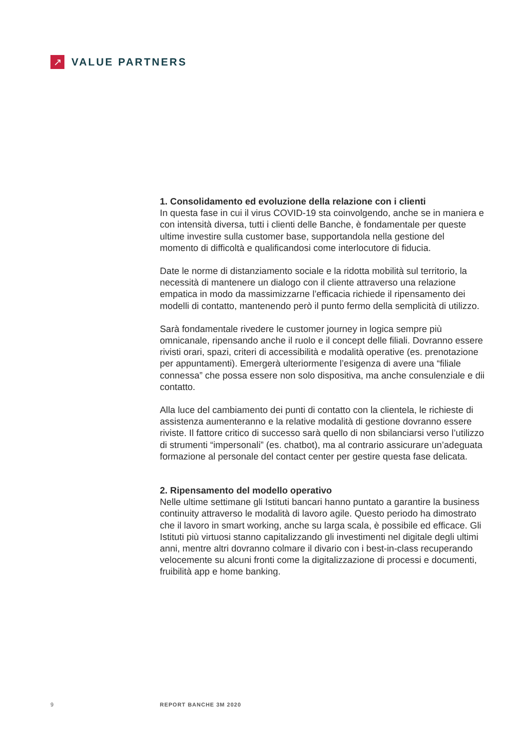↗
VALUE PARTNERS
1. Consolidamento ed evoluzione della relazione con i clienti
In questa fase in cui il virus COVID-19 sta coinvolgendo, anche se in maniera e con intensità diversa, tutti i clienti delle Banche, è fondamentale per queste ultime investire sulla customer base, supportandola nella gestione del momento di difficoltà e qualificandosi come interlocutore di fiducia.
Date le norme di distanziamento sociale e la ridotta mobilità sul territorio, la necessità di mantenere un dialogo con il cliente attraverso una relazione empatica in modo da massimizzarne l’efficacia richiede il ripensamento dei modelli di contatto, mantenendo però il punto fermo della semplicità di utilizzo.
Sarà fondamentale rivedere le customer journey in logica sempre più omnicanale, ripensando anche il ruolo e il concept delle filiali. Dovranno essere rivisti orari, spazi, criteri di accessibilità e modalità operative (es. prenotazione per appuntamenti). Emergerà ulteriormente l’esigenza di avere una “filiale connessa” che possa essere non solo dispositiva, ma anche consulenziale e dii contatto.
Alla luce del cambiamento dei punti di contatto con la clientela, le richieste di assistenza aumenteranno e la relative modalità di gestione dovranno essere riviste. Il fattore critico di successo sarà quello di non sbilanciarsi verso l’utilizzo di strumenti “impersonali” (es. chatbot), ma al contrario assicurare un’adeguata formazione al personale del contact center per gestire questa fase delicata.
2. Ripensamento del modello operativo
Nelle ultime settimane gli Istituti bancari hanno puntato a garantire la business continuity attraverso le modalità di lavoro agile. Questo periodo ha dimostrato che il lavoro in smart working, anche su larga scala, è possibile ed efficace. Gli Istituti più virtuosi stanno capitalizzando gli investimenti nel digitale degli ultimi anni, mentre altri dovranno colmare il divario con i best-in-class recuperando velocemente su alcuni fronti come la digitalizzazione di processi e documenti, fruibilità app e home banking.
9 REPORT BANCHE 3M 2020